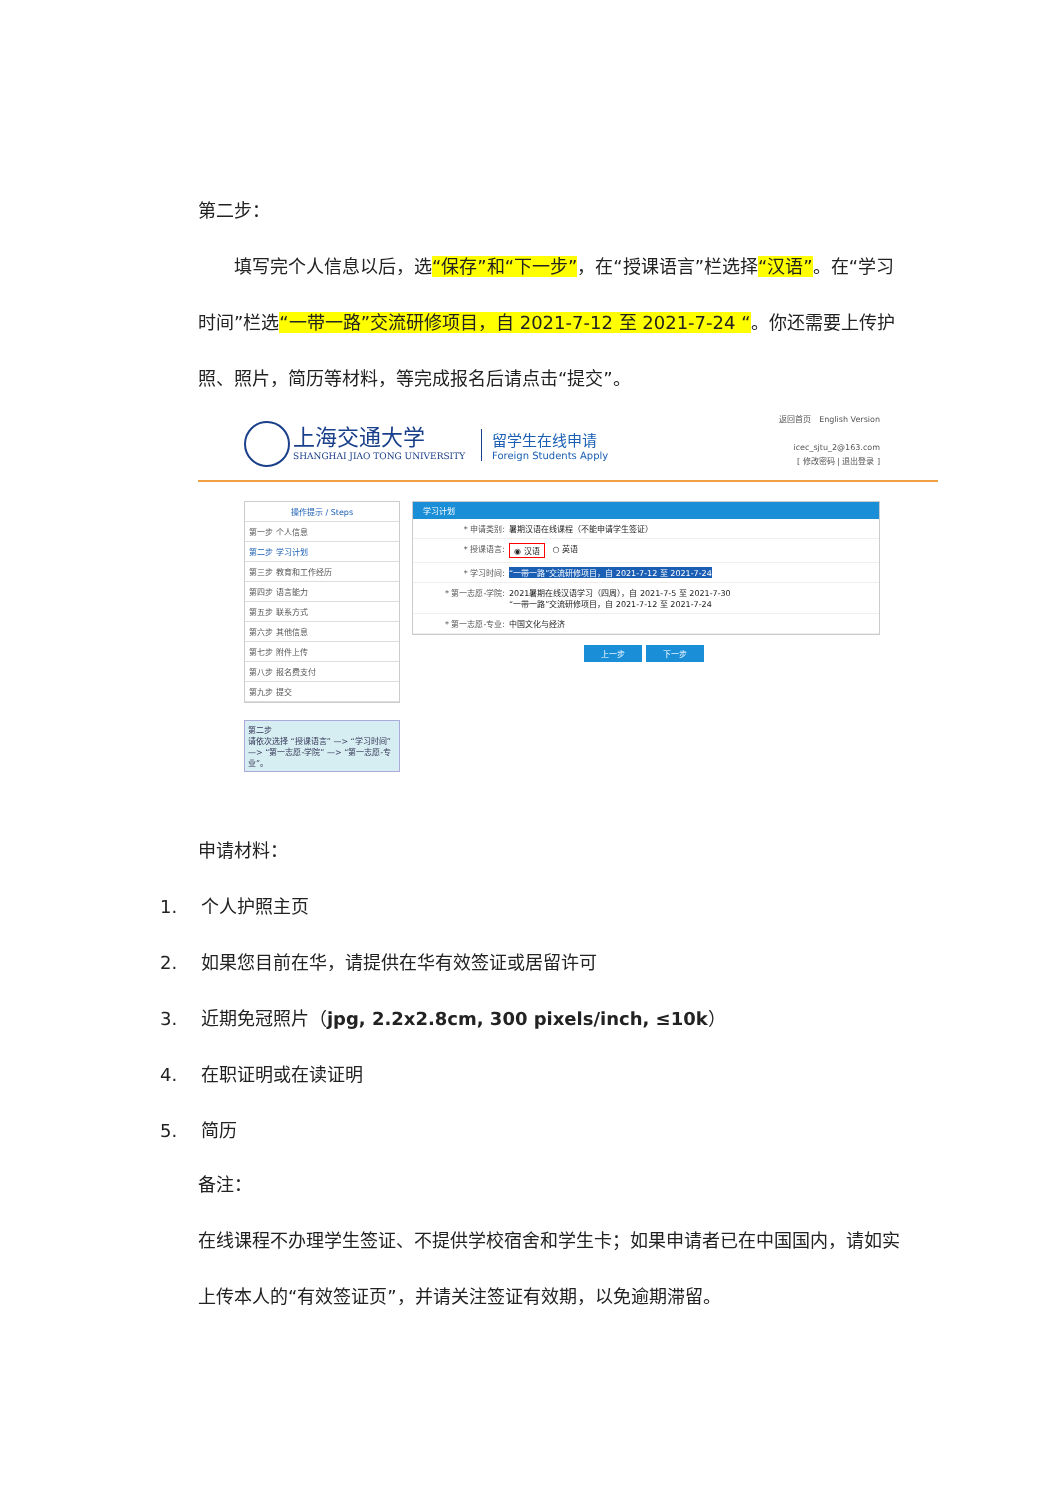第二步：
　　填写完个人信息以后，选“保存”和“下一步”，在“授课语言”栏选择“汉语”。在“学习时间”栏选“一带一路”交流研修项目，自 2021-7-12 至 2021-7-24 “。你还需要上传护照、照片，简历等材料，等完成报名后请点击“提交”。
上海交通大学
SHANGHAI JIAO TONG UNIVERSITY
留学生在线申请
Foreign Students Apply
返回首页　English Version
icec_sjtu_2@163.com
[ 修改密码 | 退出登录 ]
操作提示 / Steps
第一步 个人信息
第二步 学习计划
第三步 教育和工作经历
第四步 语言能力
第五步 联系方式
第六步 其他信息
第七步 附件上传
第八步 报名费支付
第九步 提交
第二步
请依次选择 “授课语言” —> “学习时间” —> “第一志愿-学院” —> “第一志愿-专业”。
学习计划
* 申请类别: 暑期汉语在线课程（不能申请学生签证）
* 授课语言: ◉ 汉语　○ 英语
* 学习时间: “一带一路”交流研修项目，自 2021-7-12 至 2021-7-24
* 第一志愿-学院: 2021暑期在线汉语学习（四周），自 2021-7-5 至 2021-7-30
“一带一路”交流研修项目，自 2021-7-12 至 2021-7-24
* 第一志愿-专业: 中国文化与经济
上一步 下一步
申请材料：
1.　 个人护照主页
2.　 如果您目前在华，请提供在华有效签证或居留许可
3.　 近期免冠照片（jpg, 2.2x2.8cm, 300 pixels/inch, ≤10k）
4.　 在职证明或在读证明
5.　 简历
备注：
在线课程不办理学生签证、不提供学校宿舍和学生卡；如果申请者已在中国国内，请如实上传本人的“有效签证页”，并请关注签证有效期，以免逾期滞留。